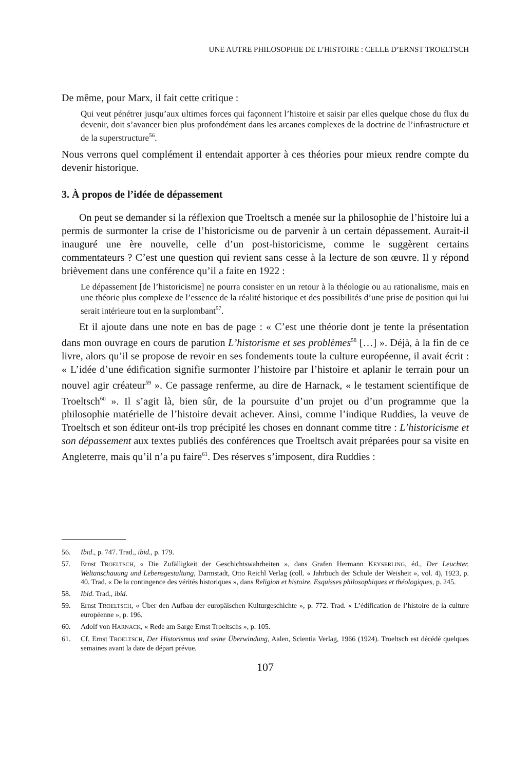UNE AUTRE PHILOSOPHIE DE L’HISTOIRE : CELLE D’ERNST TROELTSCH
De même, pour Marx, il fait cette critique :
Qui veut pénétrer jusqu’aux ultimes forces qui façonnent l’histoire et saisir par elles quelque chose du flux du devenir, doit s’avancer bien plus profondément dans les arcanes complexes de la doctrine de l’infrastructure et de la superstructure<sup>56</sup>.
Nous verrons quel complément il entendait apporter à ces théories pour mieux rendre compte du devenir historique.
3. À propos de l’idée de dépassement
On peut se demander si la réflexion que Troeltsch a menée sur la philosophie de l’histoire lui a permis de surmonter la crise de l’historicisme ou de parvenir à un certain dépassement. Aurait-il inauguré une ère nouvelle, celle d’un post-historicisme, comme le suggèrent certains commentateurs ? C’est une question qui revient sans cesse à la lecture de son œuvre. Il y répond brièvement dans une conférence qu’il a faite en 1922 :
Le dépassement [de l’historicisme] ne pourra consister en un retour à la théologie ou au rationalisme, mais en une théorie plus complexe de l’essence de la réalité historique et des possibilités d’une prise de position qui lui serait intérieure tout en la surplombant<sup>57</sup>.
Et il ajoute dans une note en bas de page : « C’est une théorie dont je tente la présentation dans mon ouvrage en cours de parution L’historisme et ses problèmes<sup>58</sup> […] ». Déjà, à la fin de ce livre, alors qu’il se propose de revoir en ses fondements toute la culture européenne, il avait écrit : « L’idée d’une édification signifie surmonter l’histoire par l’histoire et aplanir le terrain pour un nouvel agir créateur<sup>59</sup> ». Ce passage renferme, au dire de Harnack, « le testament scientifique de Troeltsch<sup>60</sup> ». Il s’agit là, bien sûr, de la poursuite d’un projet ou d’un programme que la philosophie matérielle de l’histoire devait achever. Ainsi, comme l’indique Ruddies, la veuve de Troeltsch et son éditeur ont-ils trop précipité les choses en donnant comme titre : L’historicisme et son dépassement aux textes publiés des conférences que Troeltsch avait préparées pour sa visite en Angleterre, mais qu’il n’a pu faire<sup>61</sup>. Des réserves s’imposent, dira Ruddies :
56. Ibid., p. 747. Trad., ibid., p. 179.
57. Ernst TROELTSCH, « Die Zufälligkeit der Geschichtswahrheiten », dans Grafen Hermann KEYSERLING, éd., Der Leuchter. Weltanschauung und Lebensgestaltung, Darmstadt, Otto Reichl Verlag (coll. « Jahrbuch der Schule der Weisheit », vol. 4), 1923, p. 40. Trad. « De la contingence des vérités historiques », dans Religion et histoire. Esquisses philosophiques et théologiques, p. 245.
58. Ibid. Trad., ibid.
59. Ernst TROELTSCH, « Über den Aufbau der europäischen Kulturgeschichte », p. 772. Trad. « L’édification de l’histoire de la culture européenne », p. 196.
60. Adolf von HARNACK, « Rede am Sarge Ernst Troeltschs », p. 105.
61. Cf. Ernst TROELTSCH, Der Historismus und seine Überwindung, Aalen, Scientia Verlag, 1966 (1924). Troeltsch est décédé quelques semaines avant la date de départ prévue.
107